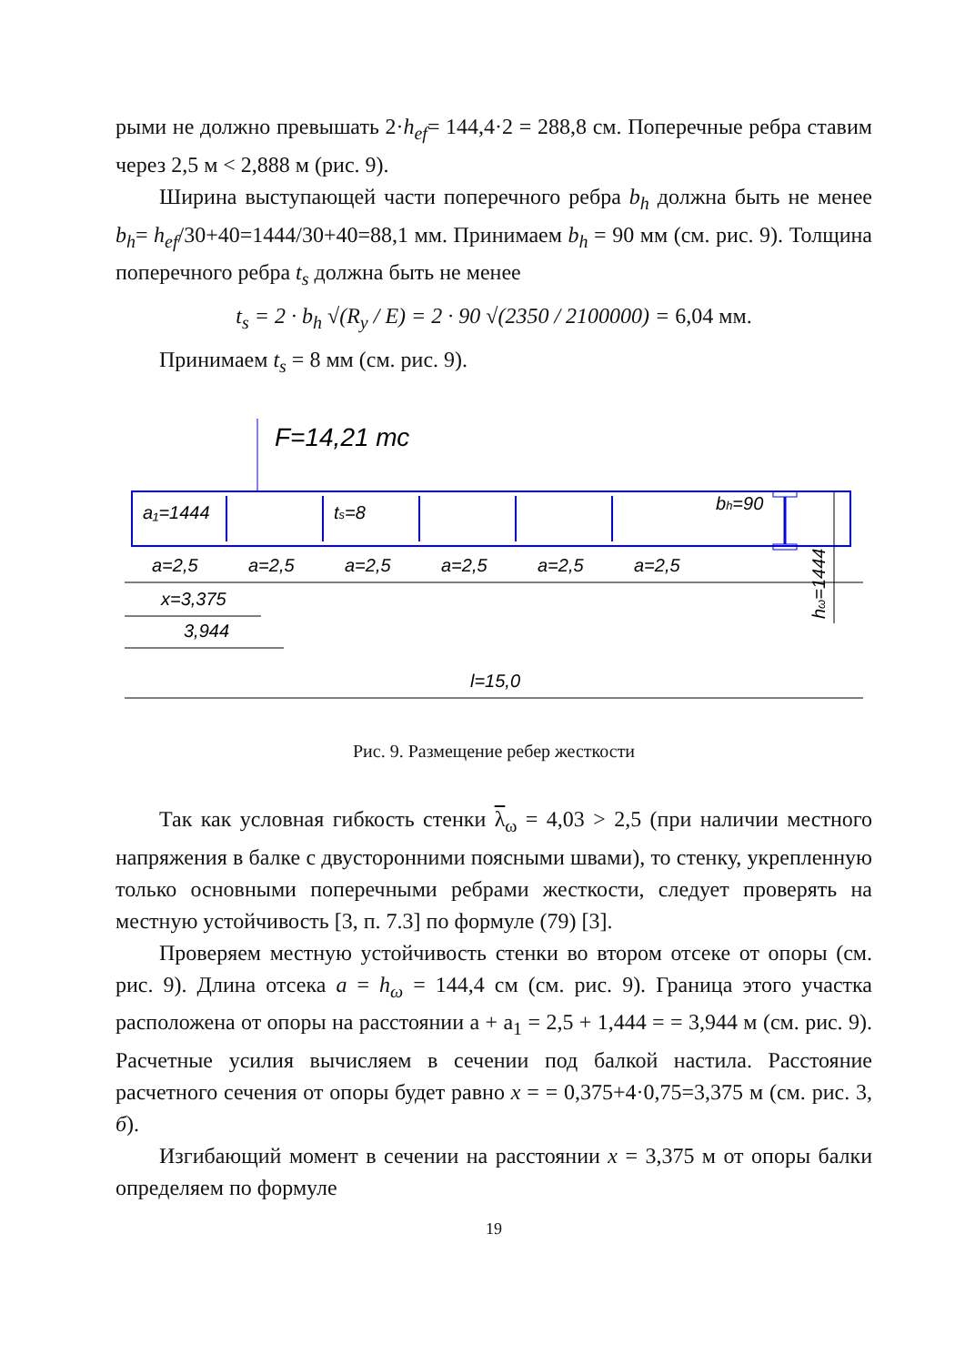рыми не должно превышать 2·h<sub>ef</sub>= 144,4·2 = 288,8 см. Поперечные ребра ставим через 2,5 м < 2,888 м (рис. 9).
Ширина выступающей части поперечного ребра b<sub>h</sub> должна быть не менее b<sub>h</sub>= h<sub>ef</sub>/30+40=1444/30+40=88,1 мм. Принимаем b<sub>h</sub> = 90 мм (см. рис. 9). Толщина поперечного ребра t<sub>s</sub> должна быть не менее
t<sub>s</sub> = 2 · b<sub>h</sub> √(R<sub>y</sub> / E) = 2 · 90 √(2350 / 2100000) = 6,04 мм.
Принимаем t<sub>s</sub> = 8 мм (см. рис. 9).
F=14,21 тс
a₁=1444
ts=8
a=2,5
a=2,5
a=2,5
a=2,5
a=2,5
a=2,5
x=3,375
3,944
l=15,0
bh=90
hω=1444
Рис. 9. Размещение ребер жесткости
Так как условная гибкость стенки λ<sub>ω</sub> = 4,03 > 2,5 (при наличии местного напряжения в балке с двусторонними поясными швами), то стенку, укрепленную только основными поперечными ребрами жесткости, следует проверять на местную устойчивость [3, п. 7.3] по формуле (79) [3].
Проверяем местную устойчивость стенки во втором отсеке от опоры (см. рис. 9). Длина отсека a = h<sub>ω</sub> = 144,4 см (см. рис. 9). Граница этого участка расположена от опоры на расстоянии a + a<sub>1</sub> = 2,5 + 1,444 = = 3,944 м (см. рис. 9). Расчетные усилия вычисляем в сечении под балкой настила. Расстояние расчетного сечения от опоры будет равно x = = 0,375+4·0,75=3,375 м (см. рис. 3, б).
Изгибающий момент в сечении на расстоянии x = 3,375 м от опоры балки определяем по формуле
19